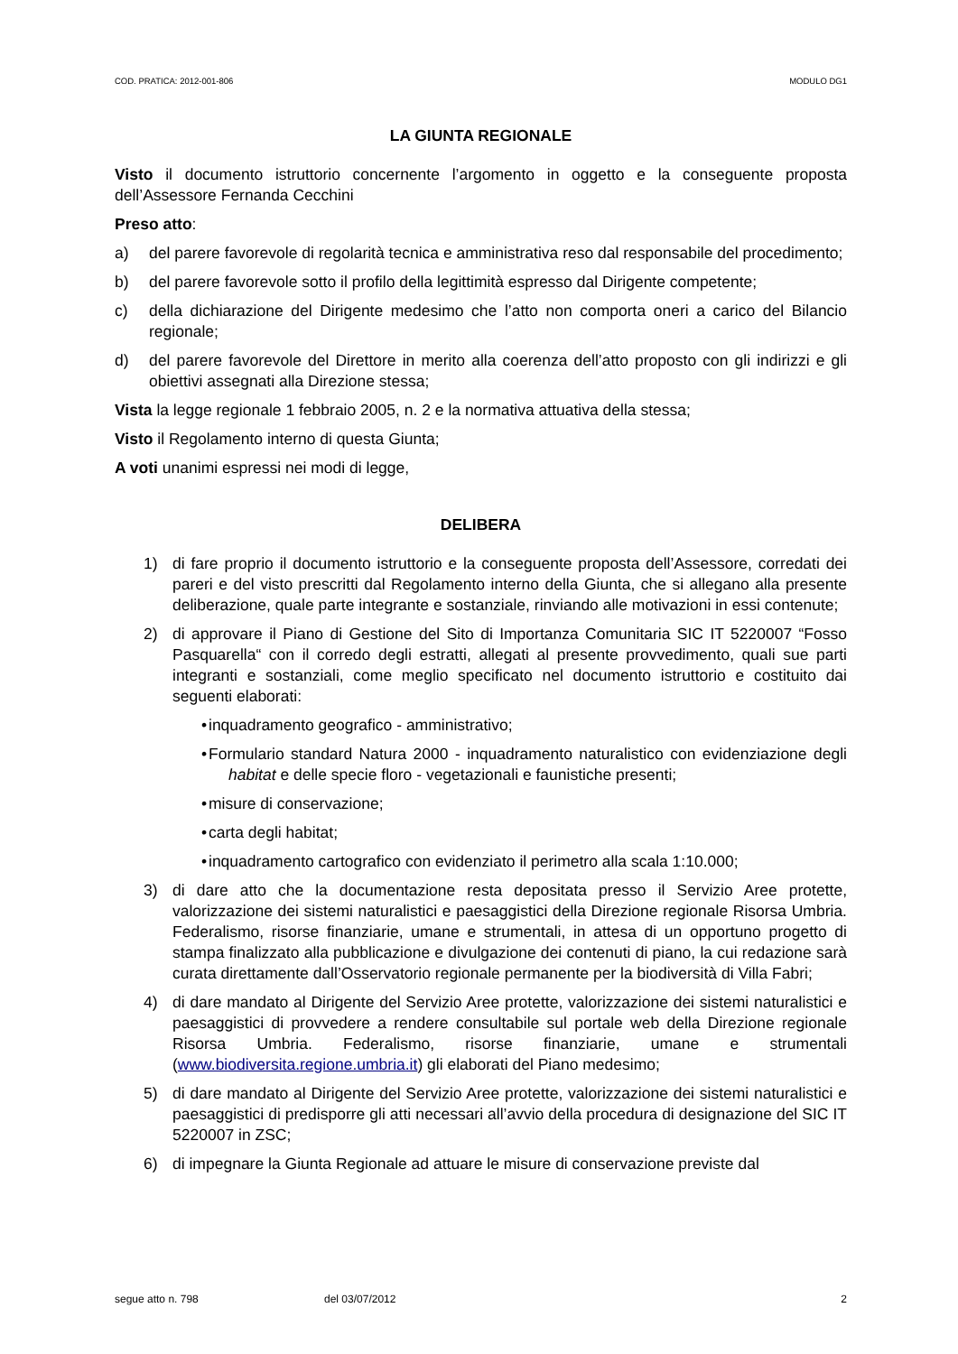COD. PRATICA: 2012-001-806 MODULO DG1
LA GIUNTA REGIONALE
Visto il documento istruttorio concernente l’argomento in oggetto e la conseguente proposta dell’Assessore Fernanda Cecchini
Preso atto:
a) del parere favorevole di regolarità tecnica e amministrativa reso dal responsabile del procedimento;
b) del parere favorevole sotto il profilo della legittimità espresso dal Dirigente competente;
c) della dichiarazione del Dirigente medesimo che l’atto non comporta oneri a carico del Bilancio regionale;
d) del parere favorevole del Direttore in merito alla coerenza dell’atto proposto con gli indirizzi e gli obiettivi assegnati alla Direzione stessa;
Vista la legge regionale 1 febbraio 2005, n. 2 e la normativa attuativa della stessa;
Visto il Regolamento interno di questa Giunta;
A voti unanimi espressi nei modi di legge,
DELIBERA
1) di fare proprio il documento istruttorio e la conseguente proposta dell’Assessore, corredati dei pareri e del visto prescritti dal Regolamento interno della Giunta, che si allegano alla presente deliberazione, quale parte integrante e sostanziale, rinviando alle motivazioni in essi contenute;
2) di approvare il Piano di Gestione del Sito di Importanza Comunitaria SIC IT 5220007 “Fosso Pasquarella“ con il corredo degli estratti, allegati al presente provvedimento, quali sue parti integranti e sostanziali, come meglio specificato nel documento istruttorio e costituito dai seguenti elaborati:
• inquadramento geografico - amministrativo;
• Formulario standard Natura 2000 - inquadramento naturalistico con evidenziazione degli habitat e delle specie floro - vegetazionali e faunistiche presenti;
• misure di conservazione;
• carta degli habitat;
• inquadramento cartografico con evidenziato il perimetro alla scala 1:10.000;
3) di dare atto che la documentazione resta depositata presso il Servizio Aree protette, valorizzazione dei sistemi naturalistici e paesaggistici della Direzione regionale Risorsa Umbria. Federalismo, risorse finanziarie, umane e strumentali, in attesa di un opportuno progetto di stampa finalizzato alla pubblicazione e divulgazione dei contenuti di piano, la cui redazione sarà curata direttamente dall’Osservatorio regionale permanente per la biodiversità di Villa Fabri;
4) di dare mandato al Dirigente del Servizio Aree protette, valorizzazione dei sistemi naturalistici e paesaggistici di provvedere a rendere consultabile sul portale web della Direzione regionale Risorsa Umbria. Federalismo, risorse finanziarie, umane e strumentali (www.biodiversita.regione.umbria.it) gli elaborati del Piano medesimo;
5) di dare mandato al Dirigente del Servizio Aree protette, valorizzazione dei sistemi naturalistici e paesaggistici di predisporre gli atti necessari all’avvio della procedura di designazione del SIC IT 5220007 in ZSC;
6) di impegnare la Giunta Regionale ad attuare le misure di conservazione previste dal
segue atto n. 798 del 03/07/2012 2